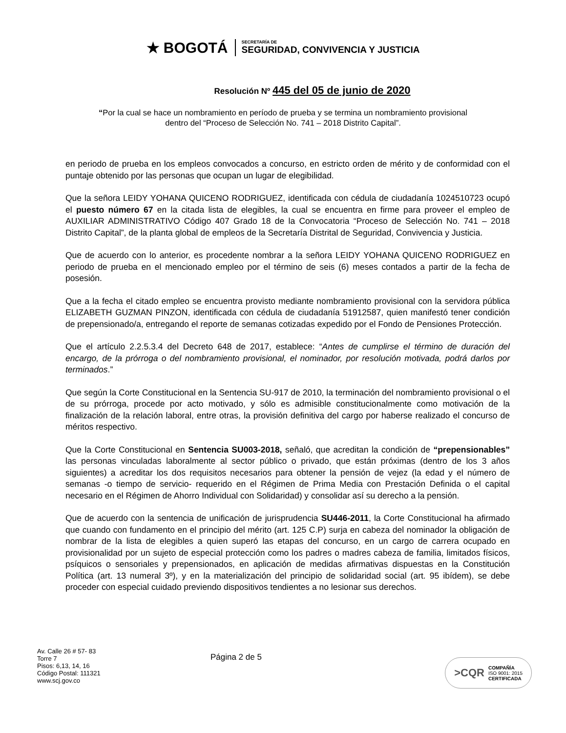★ BOGOTÁ
SECRETARÍA DE
SEGURIDAD, CONVIVENCIA Y JUSTICIA
Resolución Nº 445 del 05 de junio de 2020
“Por la cual se hace un nombramiento en período de prueba y se termina un nombramiento provisional dentro del “Proceso de Selección No. 741 – 2018 Distrito Capital”.
en periodo de prueba en los empleos convocados a concurso, en estricto orden de mérito y de conformidad con el puntaje obtenido por las personas que ocupan un lugar de elegibilidad.
Que la señora LEIDY YOHANA QUICENO RODRIGUEZ, identificada con cédula de ciudadanía 1024510723 ocupó el puesto número 67 en la citada lista de elegibles, la cual se encuentra en firme para proveer el empleo de AUXILIAR ADMINISTRATIVO Código 407 Grado 18 de la Convocatoria “Proceso de Selección No. 741 – 2018 Distrito Capital”, de la planta global de empleos de la Secretaría Distrital de Seguridad, Convivencia y Justicia.
Que de acuerdo con lo anterior, es procedente nombrar a la señora LEIDY YOHANA QUICENO RODRIGUEZ en periodo de prueba en el mencionado empleo por el término de seis (6) meses contados a partir de la fecha de posesión.
Que a la fecha el citado empleo se encuentra provisto mediante nombramiento provisional con la servidora pública ELIZABETH GUZMAN PINZON, identificada con cédula de ciudadanía 51912587, quien manifestó tener condición de prepensionado/a, entregando el reporte de semanas cotizadas expedido por el Fondo de Pensiones Protección.
Que el artículo 2.2.5.3.4 del Decreto 648 de 2017, establece: “Antes de cumplirse el término de duración del encargo, de la prórroga o del nombramiento provisional, el nominador, por resolución motivada, podrá darlos por terminados.”
Que según la Corte Constitucional en la Sentencia SU-917 de 2010, la terminación del nombramiento provisional o el de su prórroga, procede por acto motivado, y sólo es admisible constitucionalmente como motivación de la finalización de la relación laboral, entre otras, la provisión definitiva del cargo por haberse realizado el concurso de méritos respectivo.
Que la Corte Constitucional en Sentencia SU003-2018, señaló, que acreditan la condición de “prepensionables” las personas vinculadas laboralmente al sector público o privado, que están próximas (dentro de los 3 años siguientes) a acreditar los dos requisitos necesarios para obtener la pensión de vejez (la edad y el número de semanas -o tiempo de servicio- requerido en el Régimen de Prima Media con Prestación Definida o el capital necesario en el Régimen de Ahorro Individual con Solidaridad) y consolidar así su derecho a la pensión.
Que de acuerdo con la sentencia de unificación de jurisprudencia SU446-2011, la Corte Constitucional ha afirmado que cuando con fundamento en el principio del mérito (art. 125 C.P) surja en cabeza del nominador la obligación de nombrar de la lista de elegibles a quien superó las etapas del concurso, en un cargo de carrera ocupado en provisionalidad por un sujeto de especial protección como los padres o madres cabeza de familia, limitados físicos, psíquicos o sensoriales y prepensionados, en aplicación de medidas afirmativas dispuestas en la Constitución Política (art. 13 numeral 3º), y en la materialización del principio de solidaridad social (art. 95 ibídem), se debe proceder con especial cuidado previendo dispositivos tendientes a no lesionar sus derechos.
Av. Calle 26 # 57- 83
Torre 7
Pisos: 6,13, 14, 16
Código Postal: 111321
www.scj.gov.co
Página 2 de 5
>CQR
COMPAÑÍA
ISO 9001: 2015
CERTIFICADA